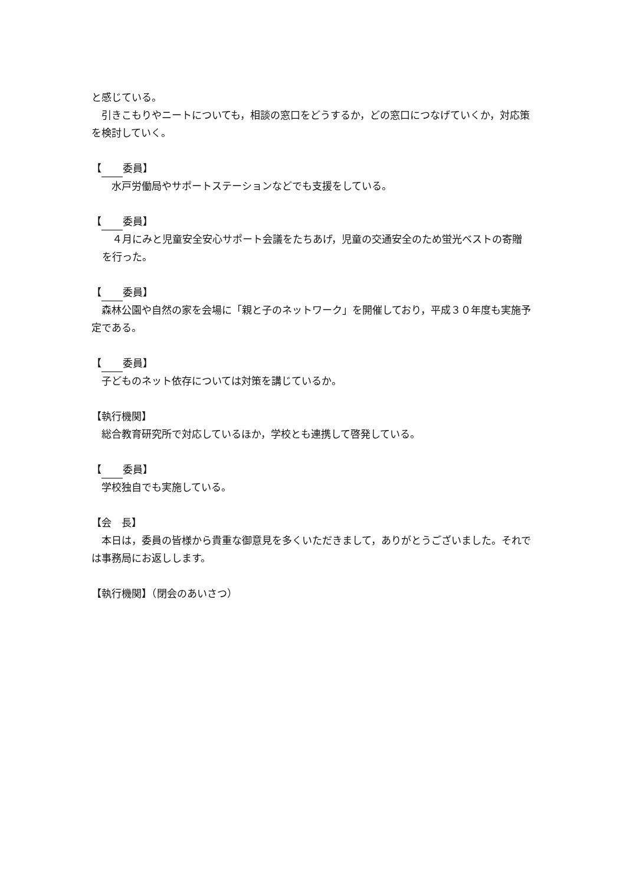と感じている。
　引きこもりやニートについても，相談の窓口をどうするか，どの窓口につなげていくか，対応策を検討していく。
【 委員】
水戸労働局やサポートステーションなどでも支援をしている。
【 委員】
　４月にみと児童安全安心サポート会議をたちあげ，児童の交通安全のため蛍光ベストの寄贈を行った。
【 委員】
　森林公園や自然の家を会場に「親と子のネットワーク」を開催しており，平成３０年度も実施予定である。
【 委員】
　子どものネット依存については対策を講じているか。
【執行機関】
　総合教育研究所で対応しているほか，学校とも連携して啓発している。
【 委員】
　学校独自でも実施している。
【会　長】
　本日は，委員の皆様から貴重な御意見を多くいただきまして，ありがとうございました。それでは事務局にお返しします。
【執行機関】（閉会のあいさつ）